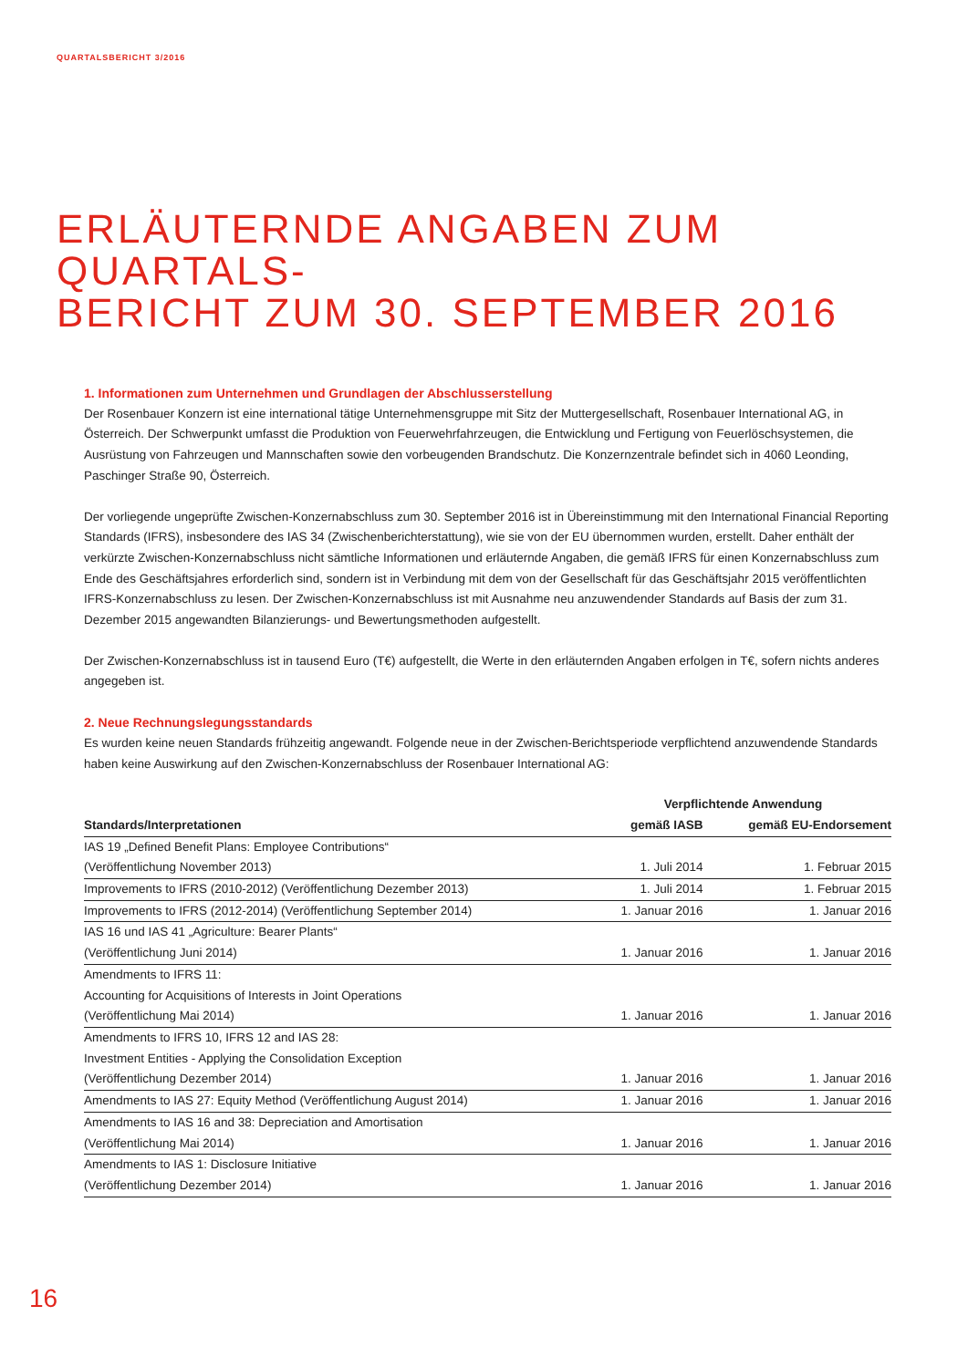QUARTALSBERICHT 3/2016
ERLÄUTERNDE ANGABEN ZUM QUARTALS-
BERICHT ZUM 30. SEPTEMBER 2016
1. Informationen zum Unternehmen und Grundlagen der Abschlusserstellung
Der Rosenbauer Konzern ist eine international tätige Unternehmensgruppe mit Sitz der Muttergesellschaft, Rosenbauer International AG, in Österreich. Der Schwerpunkt umfasst die Produktion von Feuerwehrfahrzeugen, die Entwicklung und Fertigung von Feuerlöschsys­temen, die Ausrüstung von Fahrzeugen und Mannschaften sowie den vorbeugenden Brandschutz. Die Konzernzentrale befindet sich in 4060 Leonding, Paschinger Straße 90, Österreich.
Der vorliegende ungeprüfte Zwischen-Konzernabschluss zum 30. September 2016 ist in Übereinstimmung mit den International Financial Reporting Standards (IFRS), insbesondere des IAS 34 (Zwischenberichterstattung), wie sie von der EU übernommen wurden, erstellt. Daher enthält der verkürzte Zwischen-Konzernabschluss nicht sämtliche Informationen und erläuternde Angaben, die gemäß IFRS für einen Konzernabschluss zum Ende des Geschäftsjahres erforderlich sind, sondern ist in Verbindung mit dem von der Gesell­schaft für das Geschäftsjahr 2015 veröffentlichten IFRS-Konzernabschluss zu lesen. Der Zwischen-Konzernabschluss ist mit Ausnahme neu anzuwendender Standards auf Basis der zum 31. Dezember 2015 angewandten Bilanzierungs- und Bewertungsmethoden aufge­stellt.
Der Zwischen-Konzernabschluss ist in tausend Euro (T€) aufgestellt, die Werte in den erläuternden Angaben erfolgen in T€, sofern nichts anderes angegeben ist.
2. Neue Rechnungslegungsstandards
Es wurden keine neuen Standards frühzeitig angewandt. Folgende neue in der Zwischen-Berichtsperiode verpflichtend anzuwendende Standards haben keine Auswirkung auf den Zwischen-Konzernabschluss der Rosenbauer International AG:
| | Verpflichtende Anwendung | |
| --- | --- | --- |
| Standards/Interpretationen | gemäß IASB | gemäß EU-Endorsement |
| IAS 19 „Defined Benefit Plans: Employee Contributions“ (Veröffentlichung November 2013) | 1. Juli 2014 | 1. Februar 2015 |
| Improvements to IFRS (2010-2012) (Veröffentlichung Dezember 2013) | 1. Juli 2014 | 1. Februar 2015 |
| Improvements to IFRS (2012-2014) (Veröffentlichung September 2014) | 1. Januar 2016 | 1. Januar 2016 |
| IAS 16 und IAS 41 „Agriculture: Bearer Plants“ (Veröffentlichung Juni 2014) | 1. Januar 2016 | 1. Januar 2016 |
| Amendments to IFRS 11: Accounting for Acquisitions of Interests in Joint Operations (Veröffentlichung Mai 2014) | 1. Januar 2016 | 1. Januar 2016 |
| Amendments to IFRS 10, IFRS 12 and IAS 28: Investment Entities - Applying the Consolidation Exception (Veröffentlichung Dezember 2014) | 1. Januar 2016 | 1. Januar 2016 |
| Amendments to IAS 27: Equity Method (Veröffentlichung August 2014) | 1. Januar 2016 | 1. Januar 2016 |
| Amendments to IAS 16 and 38: Depreciation and Amortisation (Veröffentlichung Mai 2014) | 1. Januar 2016 | 1. Januar 2016 |
| Amendments to IAS 1: Disclosure Initiative (Veröffentlichung Dezember 2014) | 1. Januar 2016 | 1. Januar 2016 |
16